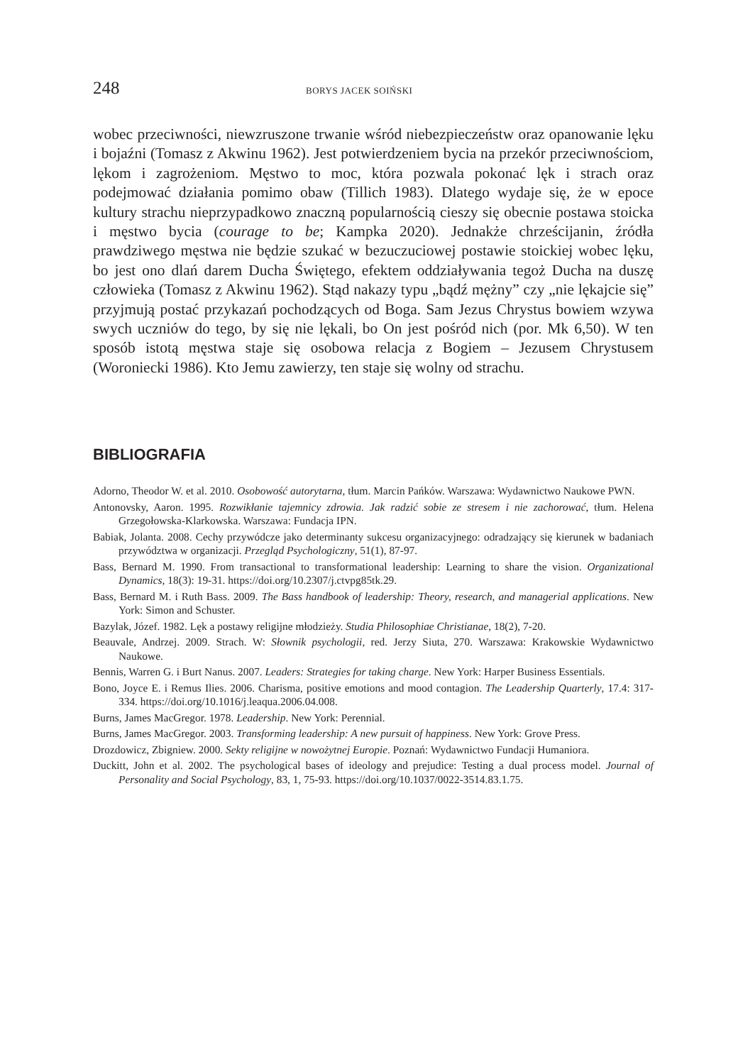248 BORYS JACEK SOIŃSKI
wobec przeciwności, niewzruszone trwanie wśród niebezpieczeństw oraz opanowanie lęku i bojaźni (Tomasz z Akwinu 1962). Jest potwierdzeniem bycia na przekór przeciwnościom, lękom i zagrożeniom. Męstwo to moc, która pozwala pokonać lęk i strach oraz podejmować działania pomimo obaw (Tillich 1983). Dlatego wydaje się, że w epoce kultury strachu nieprzypadkowo znaczną popularnością cieszy się obecnie postawa stoicka i męstwo bycia (courage to be; Kampka 2020). Jednakże chrześcijanin, źródła prawdziwego męstwa nie będzie szukać w bezuczuciowej postawie stoickiej wobec lęku, bo jest ono dlań darem Ducha Świętego, efektem oddziaływania tegoż Ducha na duszę człowieka (Tomasz z Akwinu 1962). Stąd nakazy typu „bądź mężny” czy „nie lękajcie się” przyjmują postać przykazań pochodzących od Boga. Sam Jezus Chrystus bowiem wzywa swych uczniów do tego, by się nie lękali, bo On jest pośród nich (por. Mk 6,50). W ten sposób istotą męstwa staje się osobowa relacja z Bogiem – Jezusem Chrystusem (Woroniecki 1986). Kto Jemu zawierzy, ten staje się wolny od strachu.
BIBLIOGRAFIA
Adorno, Theodor W. et al. 2010. Osobowość autorytarna, tłum. Marcin Pańków. Warszawa: Wydawnictwo Naukowe PWN.
Antonovsky, Aaron. 1995. Rozwikłanie tajemnicy zdrowia. Jak radzić sobie ze stresem i nie zachorować, tłum. Helena Grzegołowska-Klarkowska. Warszawa: Fundacja IPN.
Babiak, Jolanta. 2008. Cechy przywódcze jako determinanty sukcesu organizacyjnego: odradzający się kierunek w badaniach przywództwa w organizacji. Przegląd Psychologiczny, 51(1), 87-97.
Bass, Bernard M. 1990. From transactional to transformational leadership: Learning to share the vision. Organizational Dynamics, 18(3): 19-31. https://doi.org/10.2307/j.ctvpg85tk.29.
Bass, Bernard M. i Ruth Bass. 2009. The Bass handbook of leadership: Theory, research, and managerial applications. New York: Simon and Schuster.
Bazylak, Józef. 1982. Lęk a postawy religijne młodzieży. Studia Philosophiae Christianae, 18(2), 7-20.
Beauvale, Andrzej. 2009. Strach. W: Słownik psychologii, red. Jerzy Siuta, 270. Warszawa: Krakowskie Wydawnictwo Naukowe.
Bennis, Warren G. i Burt Nanus. 2007. Leaders: Strategies for taking charge. New York: Harper Business Essentials.
Bono, Joyce E. i Remus Ilies. 2006. Charisma, positive emotions and mood contagion. The Leadership Quarterly, 17.4: 317-334. https://doi.org/10.1016/j.leaqua.2006.04.008.
Burns, James MacGregor. 1978. Leadership. New York: Perennial.
Burns, James MacGregor. 2003. Transforming leadership: A new pursuit of happiness. New York: Grove Press.
Drozdowicz, Zbigniew. 2000. Sekty religijne w nowożytnej Europie. Poznań: Wydawnictwo Fundacji Humaniora.
Duckitt, John et al. 2002. The psychological bases of ideology and prejudice: Testing a dual process model. Journal of Personality and Social Psychology, 83, 1, 75-93. https://doi.org/10.1037/0022-3514.83.1.75.